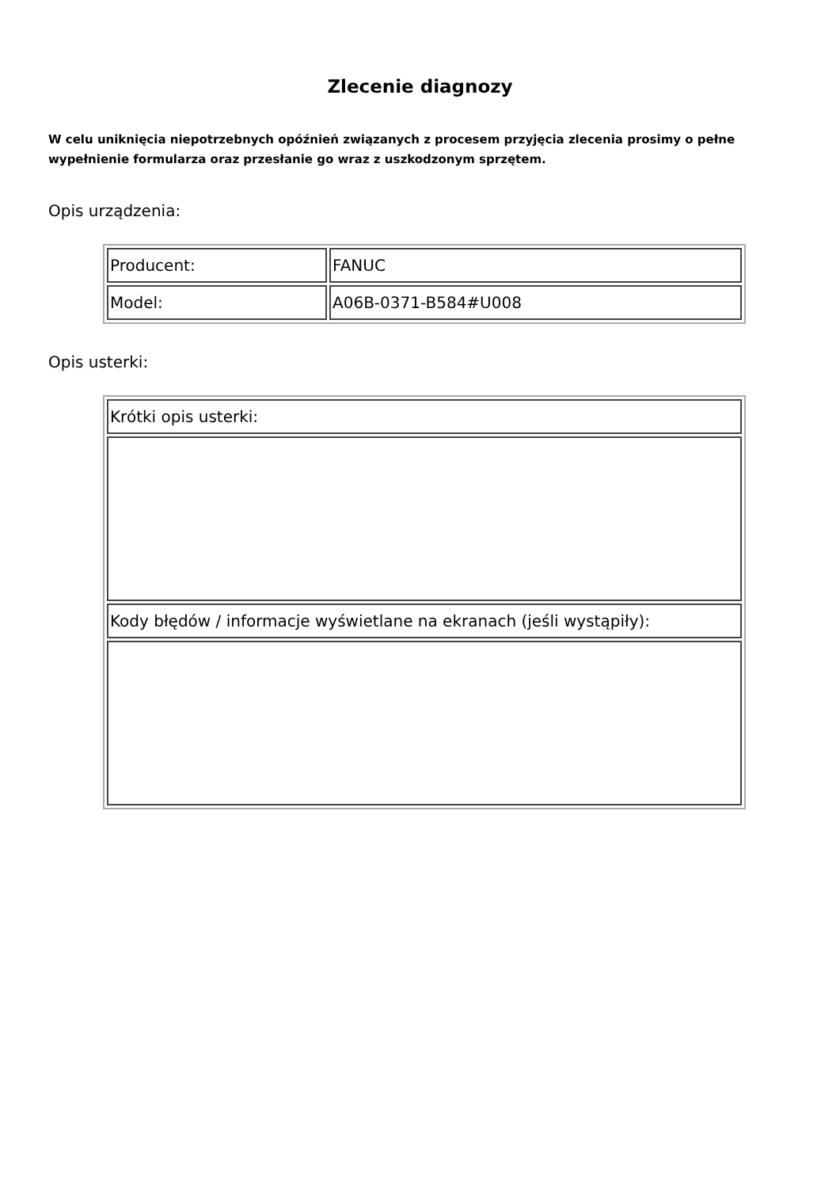Zlecenie diagnozy
W celu uniknięcia niepotrzebnych opóźnień związanych z procesem przyjęcia zlecenia prosimy o pełne wypełnienie formularza oraz przesłanie go wraz z uszkodzonym sprzętem.
Opis urządzenia:
| Producent: | FANUC |
| Model: | A06B-0371-B584#U008 |
Opis usterki:
| Krótki opis usterki: |
| Kody błędów / informacje wyświetlane na ekranach (jeśli wystąpiły): |